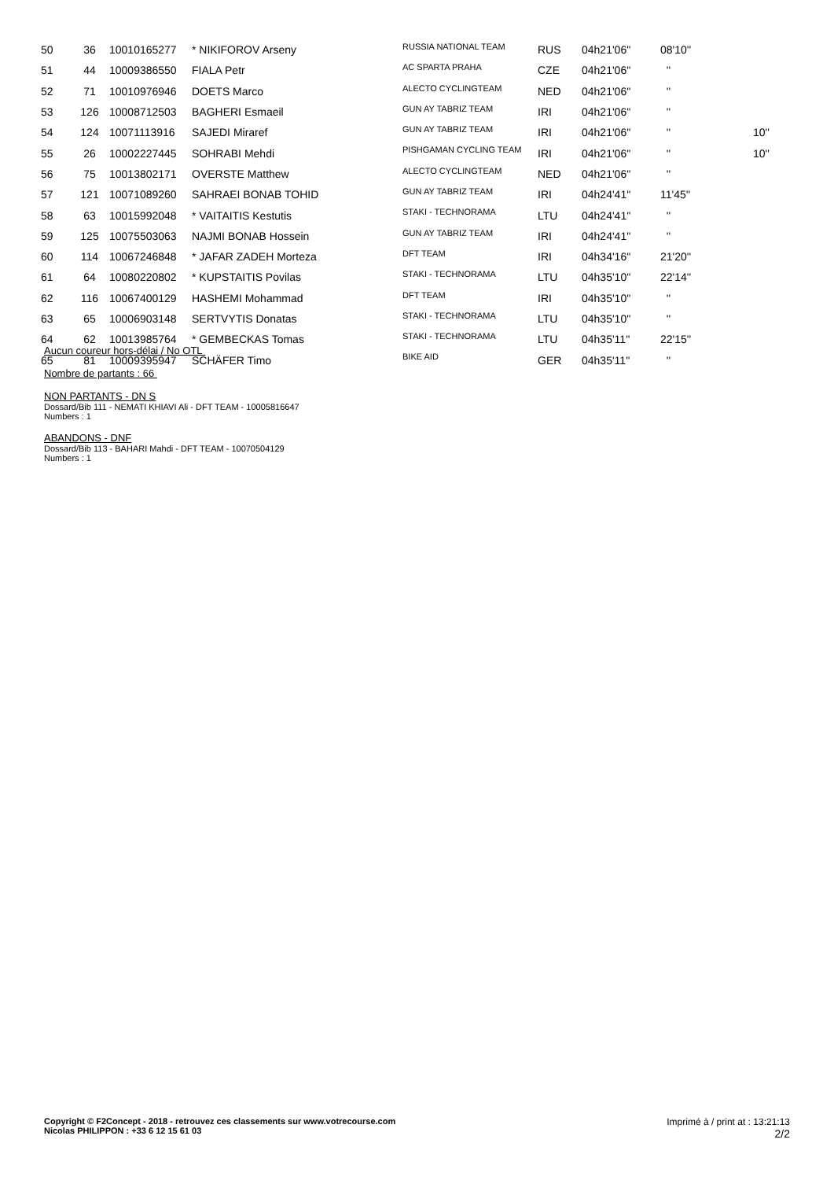| 50 | 36 | 10010165277 | * NIKIFOROV Arseny | RUSSIA NATIONAL TEAM | RUS | 04h21'06'' | 08'10'' | |
| 51 | 44 | 10009386550 | FIALA Petr | AC SPARTA PRAHA | CZE | 04h21'06'' | '' | |
| 52 | 71 | 10010976946 | DOETS Marco | ALECTO CYCLINGTEAM | NED | 04h21'06'' | '' | |
| 53 | 126 | 10008712503 | BAGHERI Esmaeil | GUN AY TABRIZ TEAM | IRI | 04h21'06'' | '' | |
| 54 | 124 | 10071113916 | SAJEDI Miraref | GUN AY TABRIZ TEAM | IRI | 04h21'06'' | '' | 10'' |
| 55 | 26 | 10002227445 | SOHRABI Mehdi | PISHGAMAN CYCLING TEAM | IRI | 04h21'06'' | '' | 10'' |
| 56 | 75 | 10013802171 | OVERSTE Matthew | ALECTO CYCLINGTEAM | NED | 04h21'06'' | '' | |
| 57 | 121 | 10071089260 | SAHRAEI BONAB TOHID | GUN AY TABRIZ TEAM | IRI | 04h24'41'' | 11'45'' | |
| 58 | 63 | 10015992048 | * VAITAITIS Kestutis | STAKI - TECHNORAMA | LTU | 04h24'41'' | '' | |
| 59 | 125 | 10075503063 | NAJMI BONAB Hossein | GUN AY TABRIZ TEAM | IRI | 04h24'41'' | '' | |
| 60 | 114 | 10067246848 | * JAFAR ZADEH Morteza | DFT TEAM | IRI | 04h34'16'' | 21'20'' | |
| 61 | 64 | 10080220802 | * KUPSTAITIS Povilas | STAKI - TECHNORAMA | LTU | 04h35'10'' | 22'14'' | |
| 62 | 116 | 10067400129 | HASHEMI Mohammad | DFT TEAM | IRI | 04h35'10'' | '' | |
| 63 | 65 | 10006903148 | SERTVYTIS Donatas | STAKI - TECHNORAMA | LTU | 04h35'10'' | '' | |
| 64 | 62 | 10013985764 | * GEMBECKAS Tomas | STAKI - TECHNORAMA | LTU | 04h35'11'' | 22'15'' | |
| 65 | 81 | 10009395947 | SCHÄFER Timo | BIKE AID | GER | 04h35'11'' | '' | |
Aucun coureur hors-délai / No OTL
Nombre de partants : 66
NON PARTANTS - DN S
Dossard/Bib 111 - NEMATI KHIAVI Ali - DFT TEAM - 10005816647
Numbers : 1
ABANDONS - DNF
Dossard/Bib 113 - BAHARI Mahdi - DFT TEAM - 10070504129
Numbers : 1
Copyright © F2Concept - 2018 - retrouvez ces classements sur www.votrecourse.com
Nicolas PHILIPPON : +33 6 12 15 61 03
Imprimé à / print at : 13:21:13
2/2